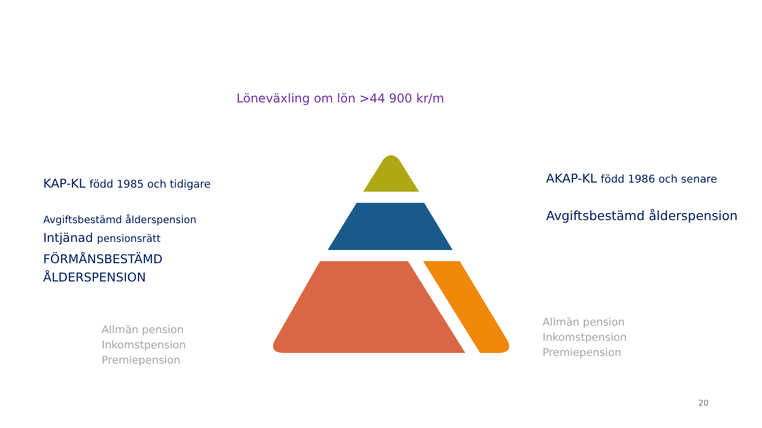Löneväxling om lön >44 900 kr/m
KAP-KL född 1985 och tidigare
Avgiftsbestämd ålderspension
Intjänad pensionsrätt
FÖRMÅNSBESTÄMD
ÅLDERSPENSION
Allmän pension
Inkomstpension
Premiepension
AKAP-KL född 1986 och senare
Avgiftsbestämd ålderspension
Allmän pension
Inkomstpension
Premiepension
20